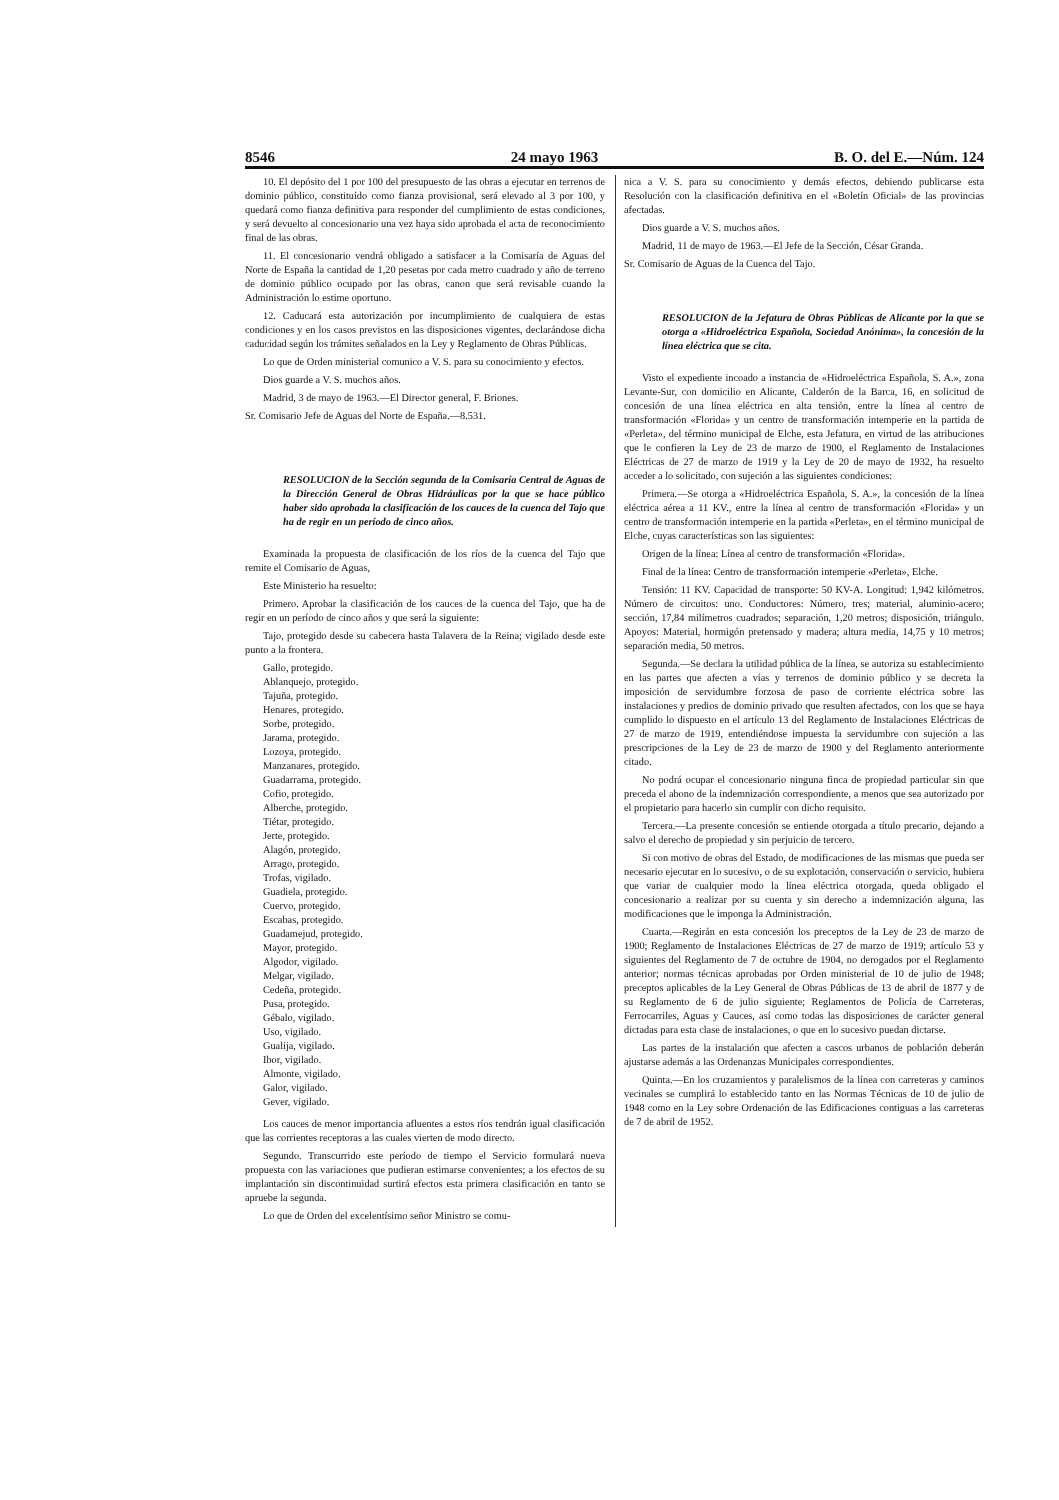8546 24 mayo 1963 B. O. del E.—Núm. 124
10. El depósito del 1 por 100 del presupuesto de las obras a ejecutar en terrenos de dominio público, constituído como fianza provisional, será elevado al 3 por 100, y quedará como fianza definitiva para responder del cumplimiento de estas condiciones, y será devuelto al concesionario una vez haya sido aprobada el acta de reconocimiento final de las obras.
11. El concesionario vendrá obligado a satisfacer a la Comisaría de Aguas del Norte de España la cantidad de 1,20 pesetas por cada metro cuadrado y año de terreno de dominio público ocupado por las obras, canon que será revisable cuando la Administración lo estime oportuno.
12. Caducará esta autorización por incumplimiento de cualquiera de estas condiciones y en los casos previstos en las disposiciones vigentes, declarándose dicha caducidad según los trámites señalados en la Ley y Reglamento de Obras Públicas.
Lo que de Orden ministerial comunico a V. S. para su conocimiento y efectos.
Dios guarde a V. S. muchos años.
Madrid, 3 de mayo de 1963.—El Director general, F. Briones.
Sr. Comisario Jefe de Aguas del Norte de España.—8.531.
RESOLUCION de la Sección segunda de la Comisaría Central de Aguas de la Dirección General de Obras Hidráulicas por la que se hace público haber sido aprobada la clasificación de los cauces de la cuenca del Tajo que ha de regir en un período de cinco años.
Examinada la propuesta de clasificación de los ríos de la cuenca del Tajo que remite el Comisario de Aguas,
Este Ministerio ha resuelto:
Primero. Aprobar la clasificación de los cauces de la cuenca del Tajo, que ha de regir en un período de cinco años y que será la siguiente:
Tajo, protegido desde su cabecera hasta Talavera de la Reina; vigilado desde este punto a la frontera.
Gallo, protegido.
Ablanquejo, protegido.
Tajuña, protegido.
Henares, protegido.
Sorbe, protegido.
Jarama, protegido.
Lozoya, protegido.
Manzanares, protegido.
Guadarrama, protegido.
Cofio, protegido.
Alberche, protegido.
Tiétar, protegido.
Jerte, protegido.
Alagón, protegido.
Arrago, protegido.
Trofas, vigilado.
Guadiela, protegido.
Cuervo, protegido.
Escabas, protegido.
Guadamejud, protegido.
Mayor, protegido.
Algodor, vigilado.
Melgar, vigilado.
Cedeña, protegido.
Pusa, protegido.
Gébalo, vigilado.
Uso, vigilado.
Gualija, vigilado.
Ibor, vigilado.
Almonte, vigilado.
Galor, vigilado.
Gever, vigilado.
Los cauces de menor importancia afluentes a estos ríos tendrán igual clasificación que las corrientes receptoras a las cuales vierten de modo directo.
Segundo. Transcurrido este período de tiempo el Servicio formulará nueva propuesta con las variaciones que pudieran estimarse convenientes; a los efectos de su implantación sin discontinuidad surtirá efectos esta primera clasificación en tanto se apruebe la segunda.
Lo que de Orden del excelentísimo señor Ministro se comu-
nica a V. S. para su conocimiento y demás efectos, debiendo publicarse esta Resolución con la clasificación definitiva en el «Boletín Oficial» de las provincias afectadas.
Dios guarde a V. S. muchos años.
Madrid, 11 de mayo de 1963.—El Jefe de la Sección, César Granda.
Sr. Comisario de Aguas de la Cuenca del Tajo.
RESOLUCION de la Jefatura de Obras Públicas de Alicante por la que se otorga a «Hidroeléctrica Española, Sociedad Anónima», la concesión de la línea eléctrica que se cita.
Visto el expediente incoado a instancia de «Hidroeléctrica Española, S. A.», zona Levante-Sur, con domicilio en Alicante, Calderón de la Barca, 16, en solicitud de concesión de una línea eléctrica en alta tensión, entre la línea al centro de transformación «Florida» y un centro de transformación intemperie en la partida de «Perleta», del término municipal de Elche, esta Jefatura, en virtud de las atribuciones que le confieren la Ley de 23 de marzo de 1900, el Reglamento de Instalaciones Eléctricas de 27 de marzo de 1919 y la Ley de 20 de mayo de 1932, ha resuelto acceder a lo solicitado, con sujeción a las siguientes condiciones:
Primera.—Se otorga a «Hidroeléctrica Española, S. A.», la concesión de la línea eléctrica aérea a 11 KV., entre la línea al centro de transformación «Florida» y un centro de transformación intemperie en la partida «Perleta», en el término municipal de Elche, cuyas características son las siguientes:
Origen de la línea: Línea al centro de transformación «Florida».
Final de la línea: Centro de transformación intemperie «Perleta», Elche.
Tensión: 11 KV. Capacidad de transporte: 50 KV-A. Longitud: 1,942 kilómetros. Número de circuitos: uno. Conductores: Número, tres; material, aluminio-acero; sección, 17,84 milímetros cuadrados; separación, 1,20 metros; disposición, triángulo. Apoyos: Material, hormigón pretensado y madera; altura media, 14,75 y 10 metros; separación media, 50 metros.
Segunda.—Se declara la utilidad pública de la línea, se autoriza su establecimiento en las partes que afecten a vías y terrenos de dominio público y se decreta la imposición de servidumbre forzosa de paso de corriente eléctrica sobre las instalaciones y predios de dominio privado que resulten afectados, con los que se haya cumplido lo dispuesto en el artículo 13 del Reglamento de Instalaciones Eléctricas de 27 de marzo de 1919, entendiéndose impuesta la servidumbre con sujeción a las prescripciones de la Ley de 23 de marzo de 1900 y del Reglamento anteriormente citado.
No podrá ocupar el concesionario ninguna finca de propiedad particular sin que preceda el abono de la indemnización correspondiente, a menos que sea autorizado por el propietario para hacerlo sin cumplir con dicho requisito.
Tercera.—La presente concesión se entiende otorgada a título precario, dejando a salvo el derecho de propiedad y sin perjuicio de tercero.
Si con motivo de obras del Estado, de modificaciones de las mismas que pueda ser necesario ejecutar en lo sucesivo, o de su explotación, conservación o servicio, hubiera que variar de cualquier modo la línea eléctrica otorgada, queda obligado el concesionario a realizar por su cuenta y sin derecho a indemnización alguna, las modificaciones que le imponga la Administración.
Cuarta.—Regirán en esta concesión los preceptos de la Ley de 23 de marzo de 1900; Reglamento de Instalaciones Eléctricas de 27 de marzo de 1919; artículo 53 y siguientes del Reglamento de 7 de octubre de 1904, no derogados por el Reglamento anterior; normas técnicas aprobadas por Orden ministerial de 10 de julio de 1948; preceptos aplicables de la Ley General de Obras Públicas de 13 de abril de 1877 y de su Reglamento de 6 de julio siguiente; Reglamentos de Policía de Carreteras, Ferrocarriles, Aguas y Cauces, así como todas las disposiciones de carácter general dictadas para esta clase de instalaciones, o que en lo sucesivo puedan dictarse.
Las partes de la instalación que afecten a cascos urbanos de población deberán ajustarse además a las Ordenanzas Municipales correspondientes.
Quinta.—En los cruzamientos y paralelismos de la línea con carreteras y caminos vecinales se cumplirá lo establecido tanto en las Normas Técnicas de 10 de julio de 1948 como en la Ley sobre Ordenación de las Edificaciones contiguas a las carreteras de 7 de abril de 1952.